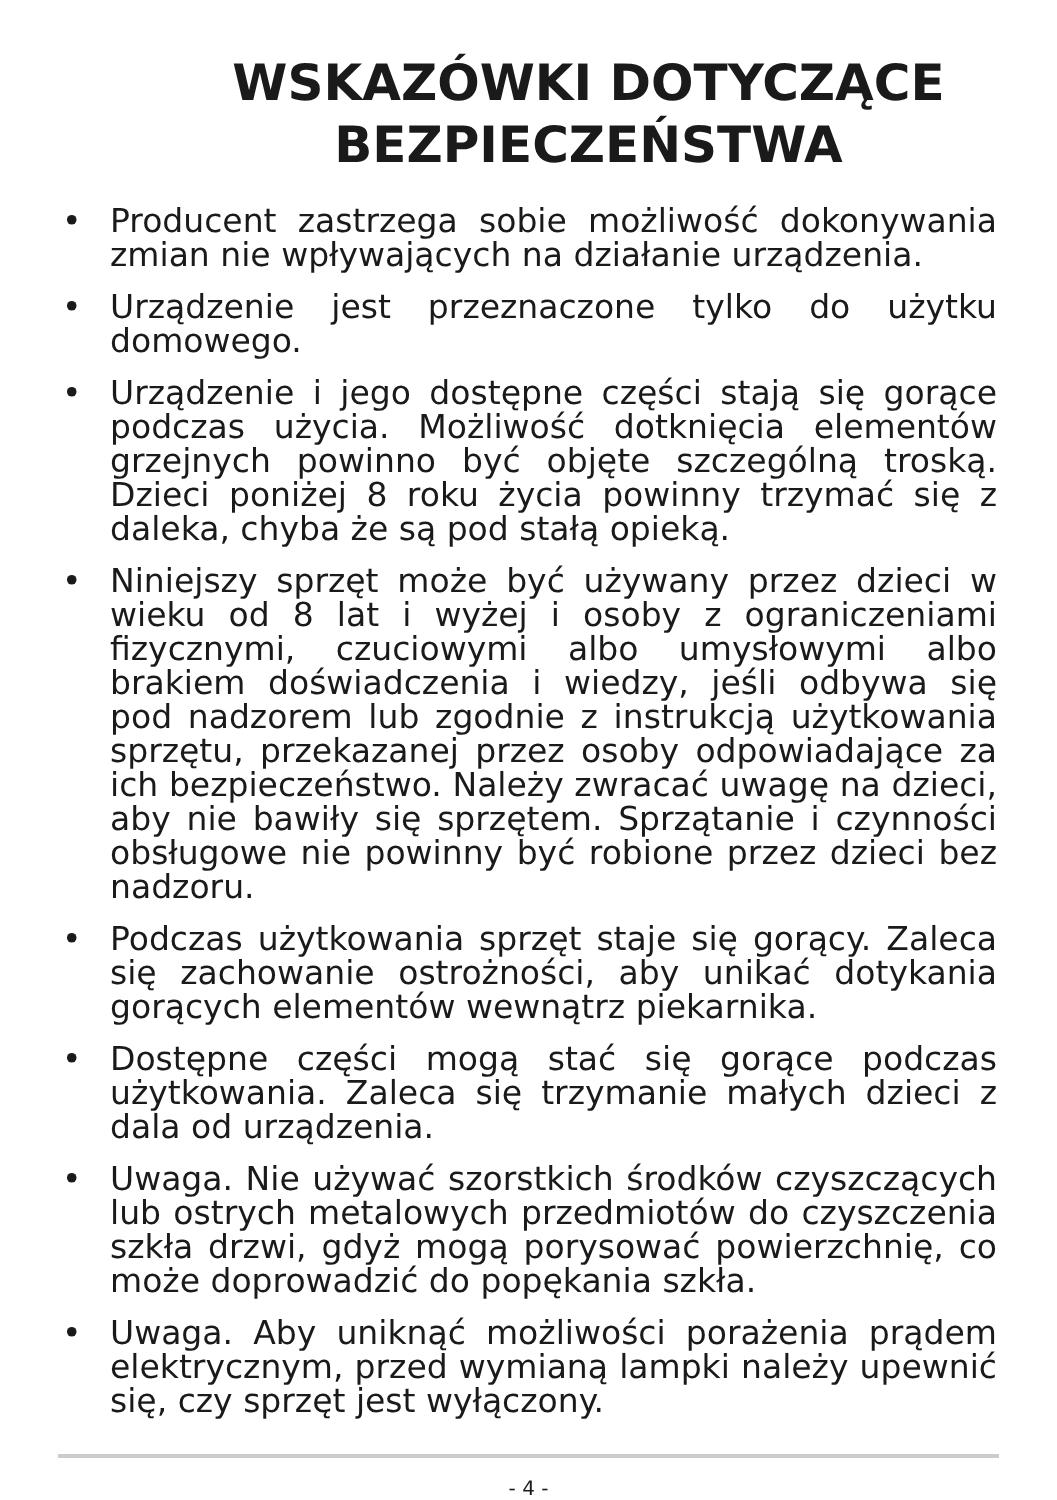WSKAZÓWKI DOTYCZĄCE
BEZPIECZEŃSTWA
• Producent zastrzega sobie możliwość dokonywania zmian nie wpływających na działanie urządzenia.
• Urządzenie jest przeznaczone tylko do użytku domowego.
• Urządzenie i jego dostępne części stają się gorące podczas użycia. Możliwość dotknięcia elementów grzejnych powinno być objęte szczególną troską. Dzieci poniżej 8 roku życia powinny trzymać się z daleka, chyba że są pod stałą opieką.
• Niniejszy sprzęt może być używany przez dzieci w wieku od 8 lat i wyżej i osoby z ograniczeniami fizycznymi, czuciowymi albo umysłowymi albo brakiem doświadczenia i wiedzy, jeśli odbywa się pod nadzorem lub zgodnie z instrukcją użytkowania sprzętu, przekazanej przez osoby odpowiadające za ich bezpieczeństwo. Należy zwracać uwagę na dzieci, aby nie bawiły się sprzętem. Sprzątanie i czynności obsługowe nie powinny być robione przez dzieci bez nadzoru.
• Podczas użytkowania sprzęt staje się gorący. Zaleca się zachowanie ostrożności, aby unikać dotykania gorących elementów wewnątrz piekarnika.
• Dostępne części mogą stać się gorące podczas użytkowania. Zaleca się trzymanie małych dzieci z dala od urządzenia.
• Uwaga. Nie używać szorstkich środków czyszczących lub ostrych metalowych przedmiotów do czyszczenia szkła drzwi, gdyż mogą porysować powierzchnię, co może doprowadzić do popękania szkła.
• Uwaga. Aby uniknąć możliwości porażenia prądem elektrycznym, przed wymianą lampki należy upewnić się, czy sprzęt jest wyłączony.
- 4 -